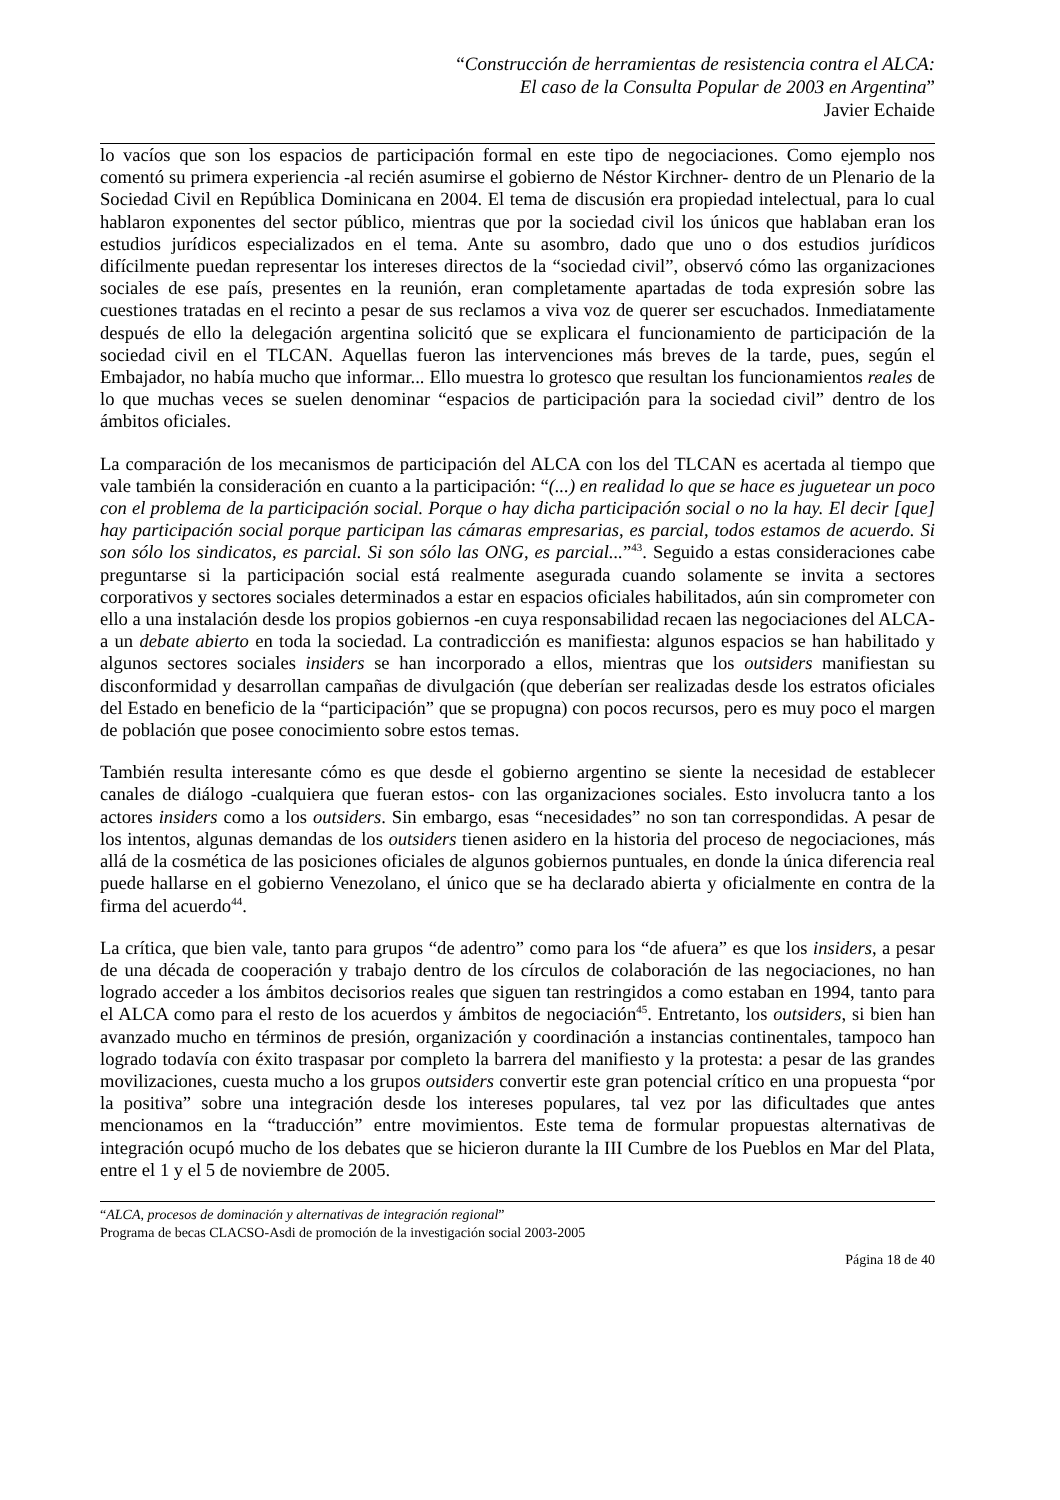“Construcción de herramientas de resistencia contra el ALCA:
El caso de la Consulta Popular de 2003 en Argentina”
Javier Echaide
lo vacíos que son los espacios de participación formal en este tipo de negociaciones. Como ejemplo nos comentó su primera experiencia -al recién asumirse el gobierno de Néstor Kirchner- dentro de un Plenario de la Sociedad Civil en República Dominicana en 2004. El tema de discusión era propiedad intelectual, para lo cual hablaron exponentes del sector público, mientras que por la sociedad civil los únicos que hablaban eran los estudios jurídicos especializados en el tema. Ante su asombro, dado que uno o dos estudios jurídicos difícilmente puedan representar los intereses directos de la “sociedad civil”, observó cómo las organizaciones sociales de ese país, presentes en la reunión, eran completamente apartadas de toda expresión sobre las cuestiones tratadas en el recinto a pesar de sus reclamos a viva voz de querer ser escuchados. Inmediatamente después de ello la delegación argentina solicitó que se explicara el funcionamiento de participación de la sociedad civil en el TLCAN. Aquellas fueron las intervenciones más breves de la tarde, pues, según el Embajador, no había mucho que informar... Ello muestra lo grotesco que resultan los funcionamientos reales de lo que muchas veces se suelen denominar “espacios de participación para la sociedad civil” dentro de los ámbitos oficiales.
La comparación de los mecanismos de participación del ALCA con los del TLCAN es acertada al tiempo que vale también la consideración en cuanto a la participación: “(...) en realidad lo que se hace es juguetear un poco con el problema de la participación social. Porque o hay dicha participación social o no la hay. El decir [que] hay participación social porque participan las cámaras empresarias, es parcial, todos estamos de acuerdo. Si son sólo los sindicatos, es parcial. Si son sólo las ONG, es parcial...”<sup>43</sup>. Seguido a estas consideraciones cabe preguntarse si la participación social está realmente asegurada cuando solamente se invita a sectores corporativos y sectores sociales determinados a estar en espacios oficiales habilitados, aún sin comprometer con ello a una instalación desde los propios gobiernos -en cuya responsabilidad recaen las negociaciones del ALCA- a un debate abierto en toda la sociedad. La contradicción es manifiesta: algunos espacios se han habilitado y algunos sectores sociales insiders se han incorporado a ellos, mientras que los outsiders manifiestan su disconformidad y desarrollan campañas de divulgación (que deberían ser realizadas desde los estratos oficiales del Estado en beneficio de la “participación” que se propugna) con pocos recursos, pero es muy poco el margen de población que posee conocimiento sobre estos temas.
También resulta interesante cómo es que desde el gobierno argentino se siente la necesidad de establecer canales de diálogo -cualquiera que fueran estos- con las organizaciones sociales. Esto involucra tanto a los actores insiders como a los outsiders. Sin embargo, esas “necesidades” no son tan correspondidas. A pesar de los intentos, algunas demandas de los outsiders tienen asidero en la historia del proceso de negociaciones, más allá de la cosmética de las posiciones oficiales de algunos gobiernos puntuales, en donde la única diferencia real puede hallarse en el gobierno Venezolano, el único que se ha declarado abierta y oficialmente en contra de la firma del acuerdo<sup>44</sup>.
La crítica, que bien vale, tanto para grupos “de adentro” como para los “de afuera” es que los insiders, a pesar de una década de cooperación y trabajo dentro de los círculos de colaboración de las negociaciones, no han logrado acceder a los ámbitos decisorios reales que siguen tan restringidos a como estaban en 1994, tanto para el ALCA como para el resto de los acuerdos y ámbitos de negociación<sup>45</sup>. Entretanto, los outsiders, si bien han avanzado mucho en términos de presión, organización y coordinación a instancias continentales, tampoco han logrado todavía con éxito traspasar por completo la barrera del manifiesto y la protesta: a pesar de las grandes movilizaciones, cuesta mucho a los grupos outsiders convertir este gran potencial crítico en una propuesta “por la positiva” sobre una integración desde los intereses populares, tal vez por las dificultades que antes mencionamos en la “traducción” entre movimientos. Este tema de formular propuestas alternativas de integración ocupó mucho de los debates que se hicieron durante la III Cumbre de los Pueblos en Mar del Plata, entre el 1 y el 5 de noviembre de 2005.
“ALCA, procesos de dominación y alternativas de integración regional”
Programa de becas CLACSO-Asdi de promoción de la investigación social 2003-2005
Página 18 de 40